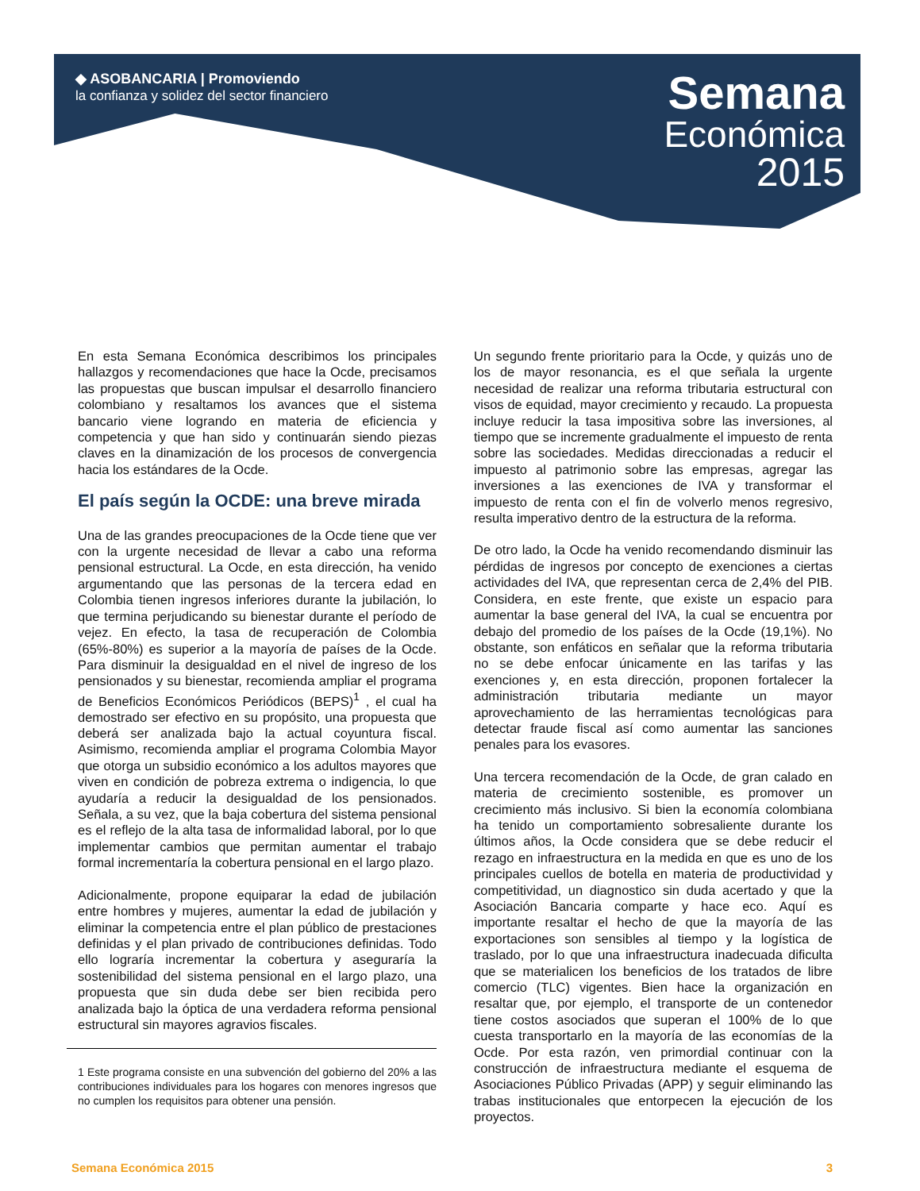◆ ASOBANCARIA | Promoviendo
la confianza y solidez del sector financiero
Semana
Económica
2015
En esta Semana Económica describimos los principales hallazgos y recomendaciones que hace la Ocde, precisamos las propuestas que buscan impulsar el desarrollo financiero colombiano y resaltamos los avances que el sistema bancario viene logrando en materia de eficiencia y competencia y que han sido y continuarán siendo piezas claves en la dinamización de los procesos de convergencia hacia los estándares de la Ocde.
El país según la OCDE: una breve mirada
Una de las grandes preocupaciones de la Ocde tiene que ver con la urgente necesidad de llevar a cabo una reforma pensional estructural. La Ocde, en esta dirección, ha venido argumentando que las personas de la tercera edad en Colombia tienen ingresos inferiores durante la jubilación, lo que termina perjudicando su bienestar durante el período de vejez. En efecto, la tasa de recuperación de Colombia (65%-80%) es superior a la mayoría de países de la Ocde. Para disminuir la desigualdad en el nivel de ingreso de los pensionados y su bienestar, recomienda ampliar el programa de Beneficios Económicos Periódicos (BEPS)<sup>1</sup> , el cual ha demostrado ser efectivo en su propósito, una propuesta que deberá ser analizada bajo la actual coyuntura fiscal. Asimismo, recomienda ampliar el programa Colombia Mayor que otorga un subsidio económico a los adultos mayores que viven en condición de pobreza extrema o indigencia, lo que ayudaría a reducir la desigualdad de los pensionados. Señala, a su vez, que la baja cobertura del sistema pensional es el reflejo de la alta tasa de informalidad laboral, por lo que implementar cambios que permitan aumentar el trabajo formal incrementaría la cobertura pensional en el largo plazo.
Adicionalmente, propone equiparar la edad de jubilación entre hombres y mujeres, aumentar la edad de jubilación y eliminar la competencia entre el plan público de prestaciones definidas y el plan privado de contribuciones definidas. Todo ello lograría incrementar la cobertura y aseguraría la sostenibilidad del sistema pensional en el largo plazo, una propuesta que sin duda debe ser bien recibida pero analizada bajo la óptica de una verdadera reforma pensional estructural sin mayores agravios fiscales.
1 Este programa consiste en una subvención del gobierno del 20% a las contribuciones individuales para los hogares con menores ingresos que no cumplen los requisitos para obtener una pensión.
Un segundo frente prioritario para la Ocde, y quizás uno de los de mayor resonancia, es el que señala la urgente necesidad de realizar una reforma tributaria estructural con visos de equidad, mayor crecimiento y recaudo. La propuesta incluye reducir la tasa impositiva sobre las inversiones, al tiempo que se incremente gradualmente el impuesto de renta sobre las sociedades. Medidas direccionadas a reducir el impuesto al patrimonio sobre las empresas, agregar las inversiones a las exenciones de IVA y transformar el impuesto de renta con el fin de volverlo menos regresivo, resulta imperativo dentro de la estructura de la reforma.
De otro lado, la Ocde ha venido recomendando disminuir las pérdidas de ingresos por concepto de exenciones a ciertas actividades del IVA, que representan cerca de 2,4% del PIB. Considera, en este frente, que existe un espacio para aumentar la base general del IVA, la cual se encuentra por debajo del promedio de los países de la Ocde (19,1%). No obstante, son enfáticos en señalar que la reforma tributaria no se debe enfocar únicamente en las tarifas y las exenciones y, en esta dirección, proponen fortalecer la administración tributaria mediante un mayor aprovechamiento de las herramientas tecnológicas para detectar fraude fiscal así como aumentar las sanciones penales para los evasores.
Una tercera recomendación de la Ocde, de gran calado en materia de crecimiento sostenible, es promover un crecimiento más inclusivo. Si bien la economía colombiana ha tenido un comportamiento sobresaliente durante los últimos años, la Ocde considera que se debe reducir el rezago en infraestructura en la medida en que es uno de los principales cuellos de botella en materia de productividad y competitividad, un diagnostico sin duda acertado y que la Asociación Bancaria comparte y hace eco. Aquí es importante resaltar el hecho de que la mayoría de las exportaciones son sensibles al tiempo y la logística de traslado, por lo que una infraestructura inadecuada dificulta que se materialicen los beneficios de los tratados de libre comercio (TLC) vigentes. Bien hace la organización en resaltar que, por ejemplo, el transporte de un contenedor tiene costos asociados que superan el 100% de lo que cuesta transportarlo en la mayoría de las economías de la Ocde. Por esta razón, ven primordial continuar con la construcción de infraestructura mediante el esquema de Asociaciones Público Privadas (APP) y seguir eliminando las trabas institucionales que entorpecen la ejecución de los proyectos.
Semana Económica 2015 3